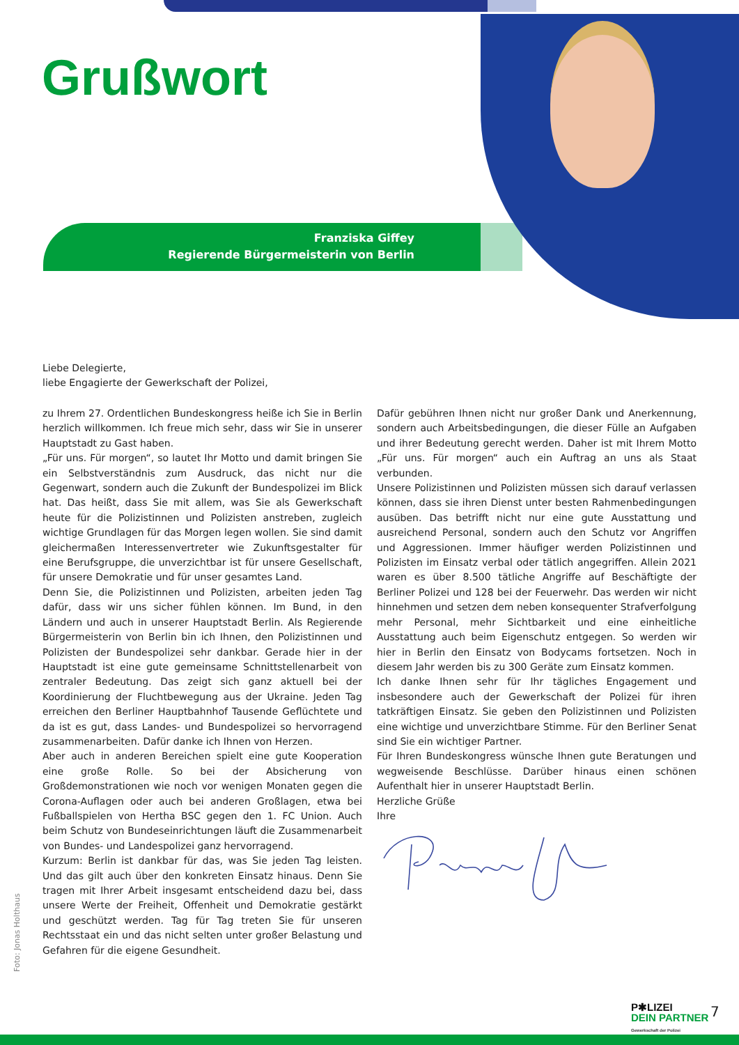Grußwort
Franziska Giffey
Regierende Bürgermeisterin von Berlin
Liebe Delegierte,
liebe Engagierte der Gewerkschaft der Polizei,
zu Ihrem 27. Ordentlichen Bundeskongress heiße ich Sie in Berlin herzlich willkommen. Ich freue mich sehr, dass wir Sie in unserer Hauptstadt zu Gast haben.
„Für uns. Für morgen“, so lautet Ihr Motto und damit bringen Sie ein Selbstverständnis zum Ausdruck, das nicht nur die Gegenwart, sondern auch die Zukunft der Bundespolizei im Blick hat. Das heißt, dass Sie mit allem, was Sie als Gewerkschaft heute für die Polizistinnen und Polizisten anstreben, zugleich wichtige Grundlagen für das Morgen legen wollen. Sie sind damit gleichermaßen Interessenvertreter wie Zukunftsgestalter für eine Berufsgruppe, die unverzichtbar ist für unsere Gesellschaft, für unsere Demokratie und für unser gesamtes Land.
Denn Sie, die Polizistinnen und Polizisten, arbeiten jeden Tag dafür, dass wir uns sicher fühlen können. Im Bund, in den Ländern und auch in unserer Hauptstadt Berlin. Als Regierende Bürgermeisterin von Berlin bin ich Ihnen, den Polizistinnen und Polizisten der Bundespolizei sehr dankbar. Gerade hier in der Hauptstadt ist eine gute gemeinsame Schnittstellenarbeit von zentraler Bedeutung. Das zeigt sich ganz aktuell bei der Koordinierung der Fluchtbewegung aus der Ukraine. Jeden Tag erreichen den Berliner Hauptbahnhof Tausende Geflüchtete und da ist es gut, dass Landes- und Bundespolizei so hervorragend zusammenarbeiten. Dafür danke ich Ihnen von Herzen.
Aber auch in anderen Bereichen spielt eine gute Kooperation eine große Rolle. So bei der Absicherung von Großdemonstrationen wie noch vor wenigen Monaten gegen die Corona-Auflagen oder auch bei anderen Großlagen, etwa bei Fußballspielen von Hertha BSC gegen den 1. FC Union. Auch beim Schutz von Bundeseinrichtungen läuft die Zusammenarbeit von Bundes- und Landespolizei ganz hervorragend.
Kurzum: Berlin ist dankbar für das, was Sie jeden Tag leisten. Und das gilt auch über den konkreten Einsatz hinaus. Denn Sie tragen mit Ihrer Arbeit insgesamt entscheidend dazu bei, dass unsere Werte der Freiheit, Offenheit und Demokratie gestärkt und geschützt werden. Tag für Tag treten Sie für unseren Rechtsstaat ein und das nicht selten unter großer Belastung und Gefahren für die eigene Gesundheit.
Dafür gebühren Ihnen nicht nur großer Dank und Anerkennung, sondern auch Arbeitsbedingungen, die dieser Fülle an Aufgaben und ihrer Bedeutung gerecht werden. Daher ist mit Ihrem Motto „Für uns. Für morgen“ auch ein Auftrag an uns als Staat verbunden.
Unsere Polizistinnen und Polizisten müssen sich darauf verlassen können, dass sie ihren Dienst unter besten Rahmenbedingungen ausüben. Das betrifft nicht nur eine gute Ausstattung und ausreichend Personal, sondern auch den Schutz vor Angriffen und Aggressionen. Immer häufiger werden Polizistinnen und Polizisten im Einsatz verbal oder tätlich angegriffen. Allein 2021 waren es über 8.500 tätliche Angriffe auf Beschäftigte der Berliner Polizei und 128 bei der Feuerwehr. Das werden wir nicht hinnehmen und setzen dem neben konsequenter Strafverfolgung mehr Personal, mehr Sichtbarkeit und eine einheitliche Ausstattung auch beim Eigenschutz entgegen. So werden wir hier in Berlin den Einsatz von Bodycams fortsetzen. Noch in diesem Jahr werden bis zu 300 Geräte zum Einsatz kommen.
Ich danke Ihnen sehr für Ihr tägliches Engagement und insbesondere auch der Gewerkschaft der Polizei für ihren tatkräftigen Einsatz. Sie geben den Polizistinnen und Polizisten eine wichtige und unverzichtbare Stimme. Für den Berliner Senat sind Sie ein wichtiger Partner.
Für Ihren Bundeskongress wünsche Ihnen gute Beratungen und wegweisende Beschlüsse. Darüber hinaus einen schönen Aufenthalt hier in unserer Hauptstadt Berlin.
Herzliche Grüße
Ihre
Foto: Jonas Holthaus
P✱LIZEI
DEIN PARTNER
Gewerkschaft der Polizei
7